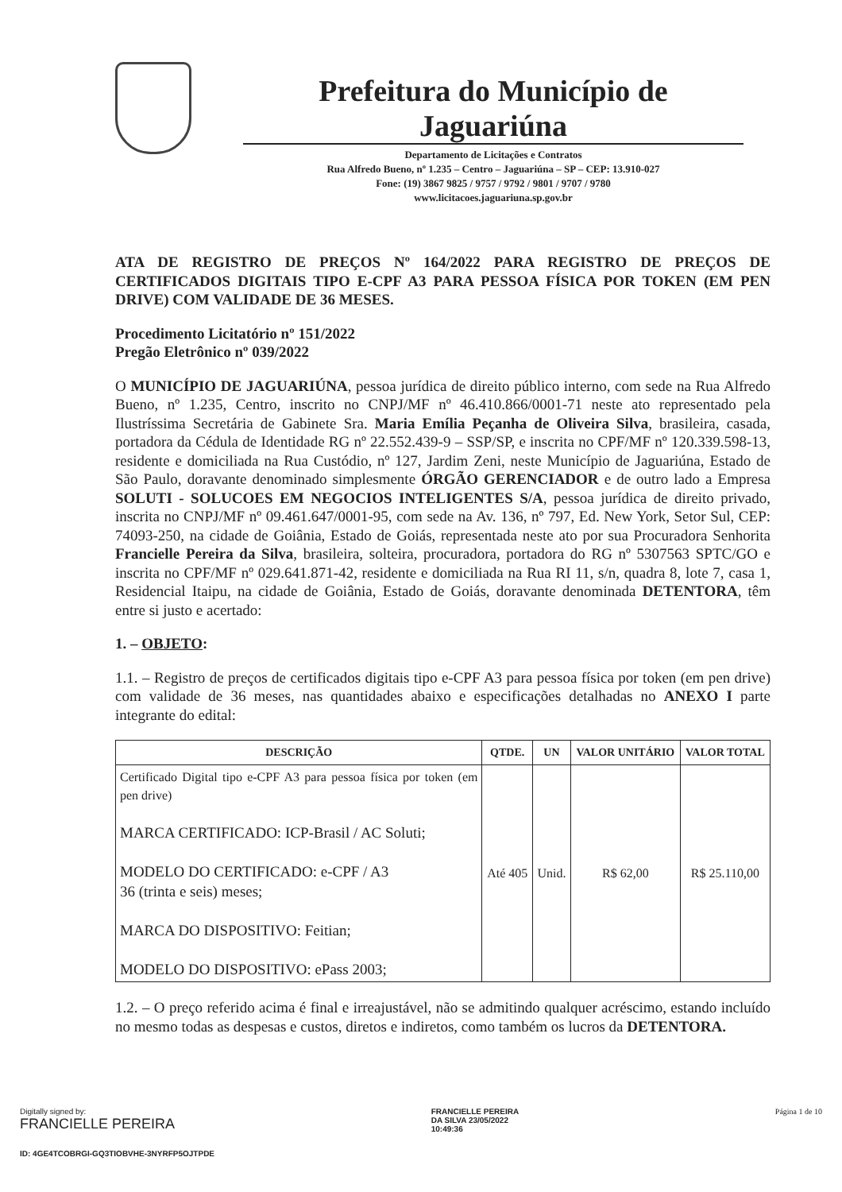Prefeitura do Município de Jaguariúna
Departamento de Licitações e Contratos
Rua Alfredo Bueno, nº 1.235 – Centro – Jaguariúna – SP – CEP: 13.910-027
Fone: (19) 3867 9825 / 9757 / 9792 / 9801 / 9707 / 9780
www.licitacoes.jaguariuna.sp.gov.br
ATA DE REGISTRO DE PREÇOS Nº 164/2022 PARA REGISTRO DE PREÇOS DE CERTIFICADOS DIGITAIS TIPO E-CPF A3 PARA PESSOA FÍSICA POR TOKEN (EM PEN DRIVE) COM VALIDADE DE 36 MESES.
Procedimento Licitatório nº 151/2022
Pregão Eletrônico nº 039/2022
O MUNICÍPIO DE JAGUARIÚNA, pessoa jurídica de direito público interno, com sede na Rua Alfredo Bueno, nº 1.235, Centro, inscrito no CNPJ/MF nº 46.410.866/0001-71 neste ato representado pela Ilustríssima Secretária de Gabinete Sra. Maria Emília Peçanha de Oliveira Silva, brasileira, casada, portadora da Cédula de Identidade RG nº 22.552.439-9 – SSP/SP, e inscrita no CPF/MF nº 120.339.598-13, residente e domiciliada na Rua Custódio, nº 127, Jardim Zeni, neste Município de Jaguariúna, Estado de São Paulo, doravante denominado simplesmente ÓRGÃO GERENCIADOR e de outro lado a Empresa SOLUTI - SOLUCOES EM NEGOCIOS INTELIGENTES S/A, pessoa jurídica de direito privado, inscrita no CNPJ/MF nº 09.461.647/0001-95, com sede na Av. 136, nº 797, Ed. New York, Setor Sul, CEP: 74093-250, na cidade de Goiânia, Estado de Goiás, representada neste ato por sua Procuradora Senhorita Francielle Pereira da Silva, brasileira, solteira, procuradora, portadora do RG nº 5307563 SPTC/GO e inscrita no CPF/MF nº 029.641.871-42, residente e domiciliada na Rua RI 11, s/n, quadra 8, lote 7, casa 1, Residencial Itaipu, na cidade de Goiânia, Estado de Goiás, doravante denominada DETENTORA, têm entre si justo e acertado:
1. – OBJETO:
1.1. – Registro de preços de certificados digitais tipo e-CPF A3 para pessoa física por token (em pen drive) com validade de 36 meses, nas quantidades abaixo e especificações detalhadas no ANEXO I parte integrante do edital:
| DESCRIÇÃO | QTDE. | UN | VALOR UNITÁRIO | VALOR TOTAL |
| --- | --- | --- | --- | --- |
| Certificado Digital tipo e-CPF A3 para pessoa física por token (em pen drive) MARCA CERTIFICADO: ICP-Brasil / AC Soluti; MODELO DO CERTIFICADO: e-CPF / A3 36 (trinta e seis) meses; MARCA DO DISPOSITIVO: Feitian; MODELO DO DISPOSITIVO: ePass 2003; | Até 405 | Unid. | R$ 62,00 | R$ 25.110,00 |
1.2. – O preço referido acima é final e irreajustável, não se admitindo qualquer acréscimo, estando incluído no mesmo todas as despesas e custos, diretos e indiretos, como também os lucros da DETENTORA.
Digitally signed by:
FRANCIELLE PEREIRA
FRANCIELLE PEREIRA
DA SILVA 23/05/2022
10:49:36
Página 1 de 10
ID: 4GE4TCOBRGI-GQ3TIOBVHE-3NYRFP5OJTPDE